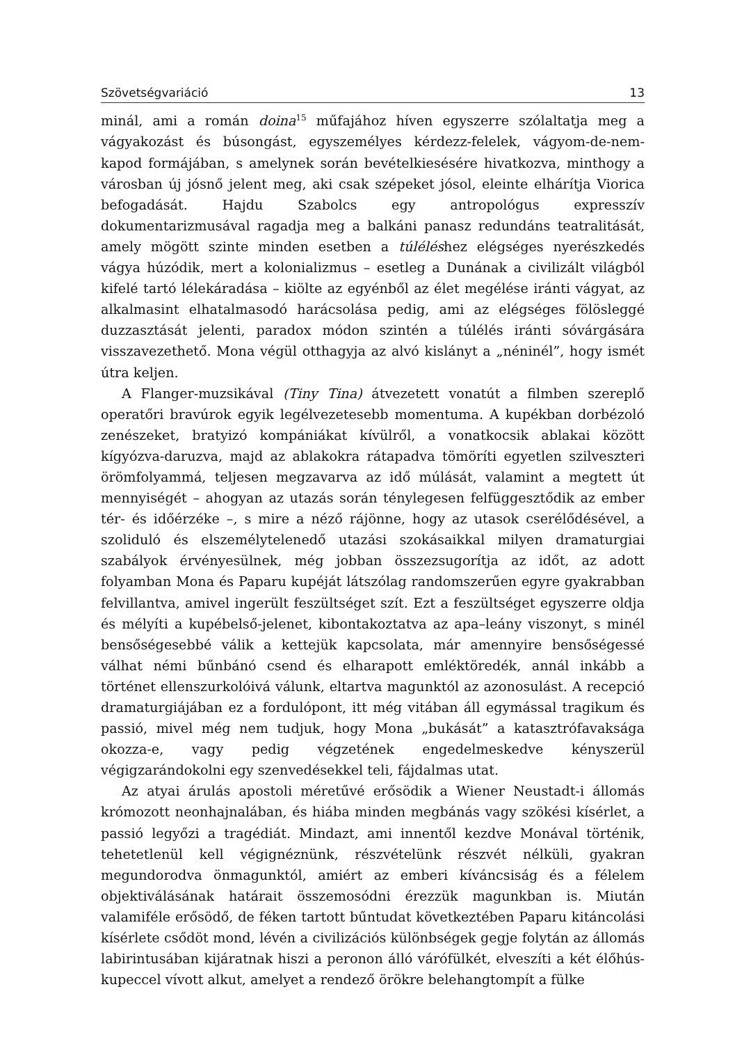Szövetségvariáció 13
minál, ami a román doina<sup>15</sup> műfajához híven egyszerre szólaltatja meg a vágyakozást és búsongást, egyszemélyes kérdezz-felelek, vágyom-de-nem-kapod formájában, s amelynek során bevételkiesésére hivatkozva, minthogy a városban új jósnő jelent meg, aki csak szépeket jósol, eleinte elhárítja Viorica befogadását. Hajdu Szabolcs egy antropológus expresszív dokumentarizmusával ragadja meg a balkáni panasz redundáns teatralitását, amely mögött szinte minden esetben a túléléshez elégséges nyerészkedés vágya húzódik, mert a kolonializmus – esetleg a Dunának a civilizált világból kifelé tartó lélekáradása – kiölte az egyénből az élet megélése iránti vágyat, az alkalmasint elhatalmasodó harácsolása pedig, ami az elégséges fölösleggé duzzasztását jelenti, paradox módon szintén a túlélés iránti sóvárgására visszavezethető. Mona végül otthagyja az alvó kislányt a „néninél”, hogy ismét útra keljen.
A Flanger-muzsikával (Tiny Tina) átvezetett vonatút a filmben szereplő operatőri bravúrok egyik legélvezetesebb momentuma. A kupékban dorbézoló zenészeket, bratyizó kompániákat kívülről, a vonatkocsik ablakai között kígyózva-daruzva, majd az ablakokra rátapadva tömöríti egyetlen szilveszteri örömfolyammá, teljesen megzavarva az idő múlását, valamint a megtett út mennyiségét – ahogyan az utazás során ténylegesen felfüggesztődik az ember tér- és időérzéke –, s mire a néző rájönne, hogy az utasok cserélődésével, a szoliduló és elszemélytelenedő utazási szokásaikkal milyen dramaturgiai szabályok érvényesülnek, még jobban összezsugorítja az időt, az adott folyamban Mona és Paparu kupéját látszólag randomszerűen egyre gyakrabban felvillantva, amivel ingerült feszültséget szít. Ezt a feszültséget egyszerre oldja és mélyíti a kupébelső-jelenet, kibontakoztatva az apa–leány viszonyt, s minél bensőségesebbé válik a kettejük kapcsolata, már amennyire bensőségessé válhat némi bűnbánó csend és elharapott emléktöredék, annál inkább a történet ellenszurkolóivá válunk, eltartva magunktól az azonosulást. A recepció dramaturgiájában ez a fordulópont, itt még vitában áll egymással tragikum és passió, mivel még nem tudjuk, hogy Mona „bukását” a katasztrófavaksága okozza-e, vagy pedig végzetének engedelmeskedve kényszerül végigzarándokolni egy szenvedésekkel teli, fájdalmas utat.
Az atyai árulás apostoli méretűvé erősödik a Wiener Neustadt-i állomás krómozott neonhajnalában, és hiába minden megbánás vagy szökési kísérlet, a passió legyőzi a tragédiát. Mindazt, ami innentől kezdve Monával történik, tehetetlenül kell végignéznünk, részvételünk részvét nélküli, gyakran megundorodva önmagunktól, amiért az emberi kíváncsiság és a félelem objektiválásának határait összemosódni érezzük magunkban is. Miután valamiféle erősödő, de féken tartott bűntudat következtében Paparu kitáncolási kísérlete csődöt mond, lévén a civilizációs különbségek gegje folytán az állomás labirintusában kijáratnak hiszi a peronon álló várófülkét, elveszíti a két élőhús-kupeccel vívott alkut, amelyet a rendező örökre belehangtompít a fülke